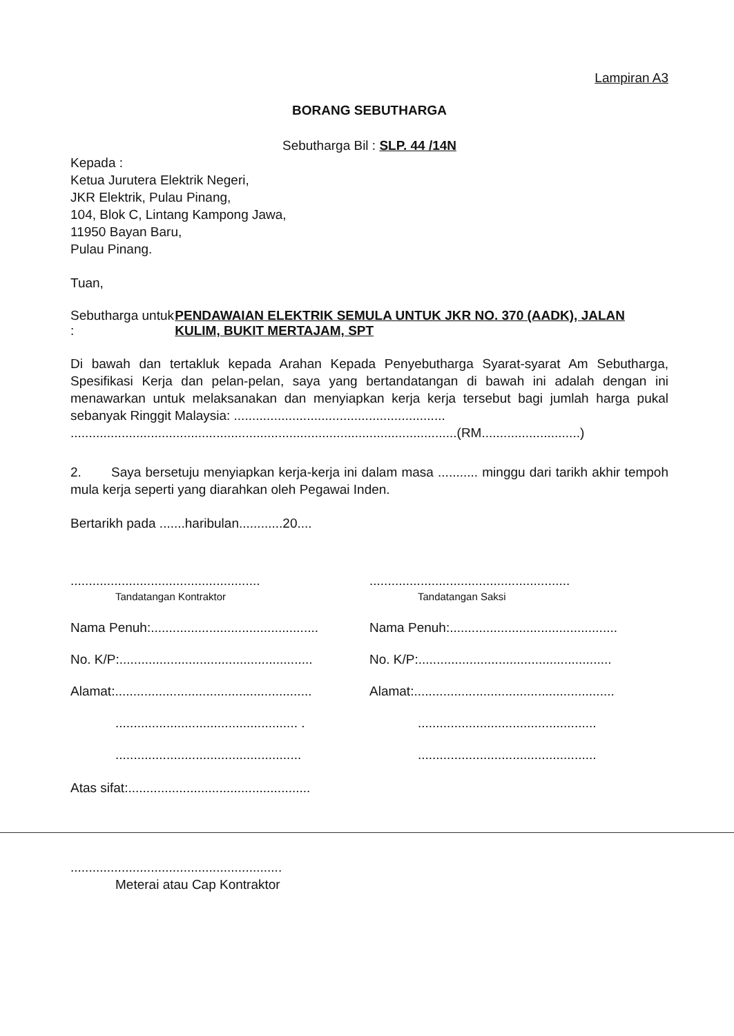Lampiran A3
BORANG SEBUTHARGA
Sebutharga Bil : SLP. 44 /14N
Kepada :
Ketua Jurutera Elektrik Negeri,
JKR Elektrik, Pulau Pinang,
104, Blok C, Lintang Kampong Jawa,
11950 Bayan Baru,
Pulau Pinang.
Tuan,
Sebutharga untuk :
PENDAWAIAN ELEKTRIK SEMULA UNTUK JKR NO. 370 (AADK), JALAN KULIM, BUKIT MERTAJAM, SPT
Di bawah dan tertakluk kepada Arahan Kepada Penyebutharga Syarat-syarat Am Sebutharga, Spesifikasi Kerja dan pelan-pelan, saya yang bertandatangan di bawah ini adalah dengan ini menawarkan untuk melaksanakan dan menyiapkan kerja kerja tersebut bagi jumlah harga pukal sebanyak Ringgit Malaysia: ..........................................................
..........................................................................................................(RM...........................)
2. Saya bersetuju menyiapkan kerja-kerja ini dalam masa ........... minggu dari tarikh akhir tempoh mula kerja seperti yang diarahkan oleh Pegawai Inden.
Bertarikh pada .......haribulan............20....
....................................................
Tandatangan Kontraktor
.......................................................
Tandatangan Saksi
Nama Penuh:..............................................
Nama Penuh:..............................................
No. K/P:.....................................................
No. K/P:.....................................................
Alamat:......................................................
Alamat:.......................................................
.................................................. .
.................................................
...................................................
.................................................
Atas sifat:..................................................
..........................................................
Meterai atau Cap Kontraktor